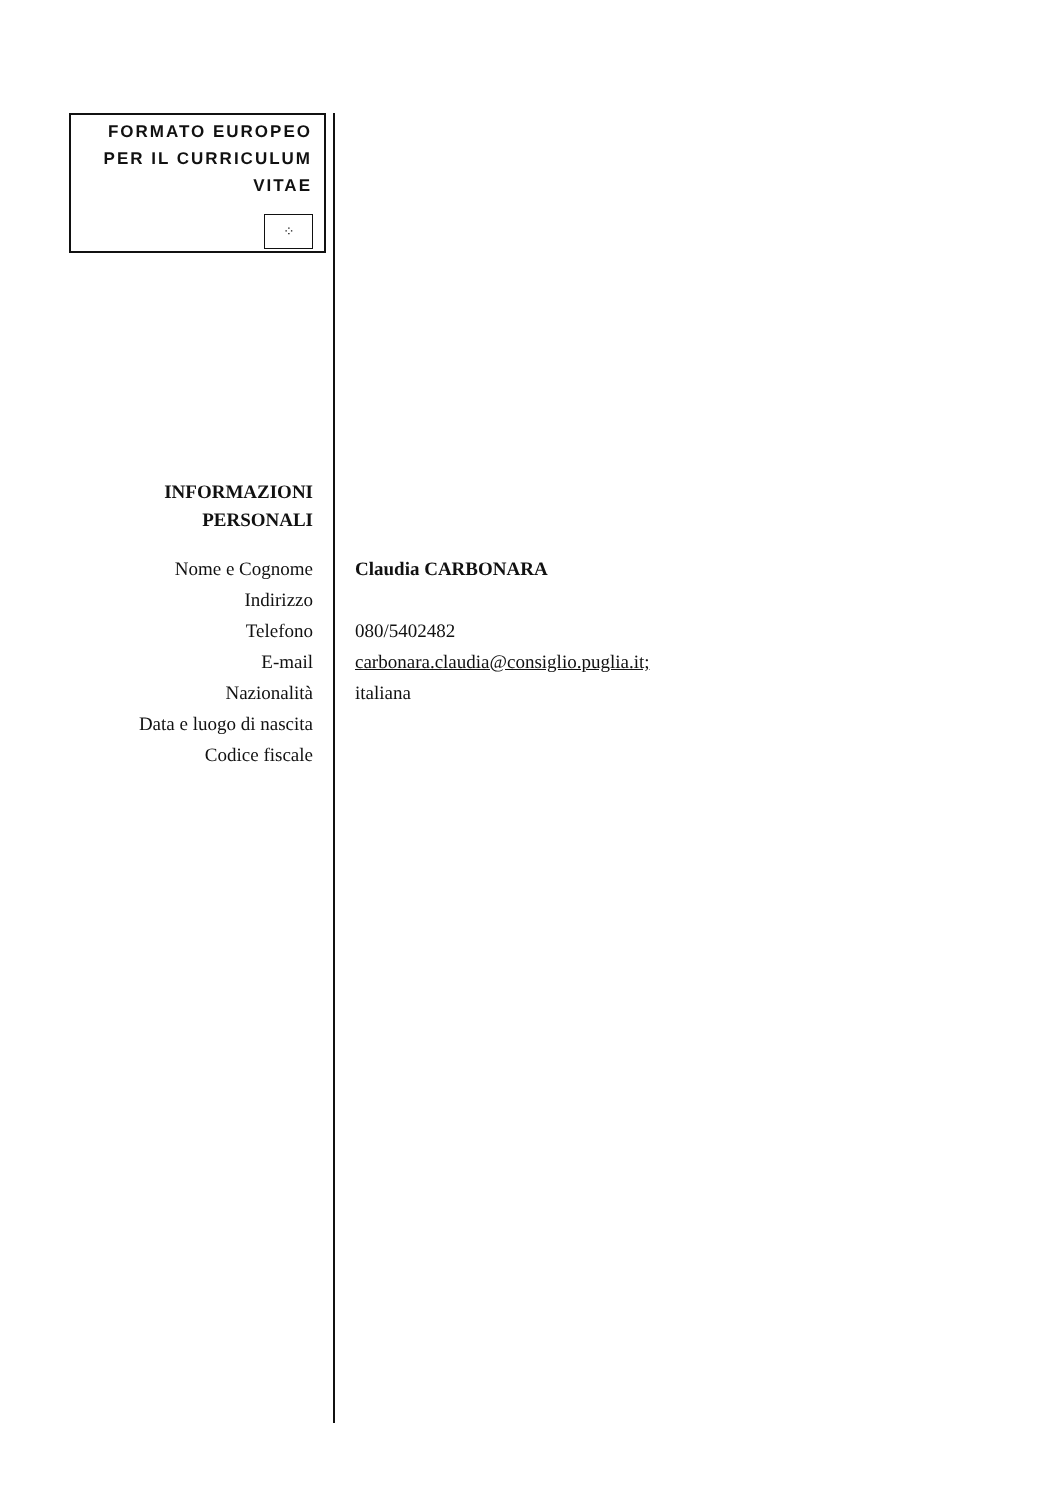FORMATO EUROPEO
PER IL CURRICULUM
VITAE
⁘
INFORMAZIONI
PERSONALI
Nome e Cognome Claudia CARBONARA
Indirizzo
Telefono 080/5402482
E-mail carbonara.claudia@consiglio.puglia.it;
Nazionalità italiana
Data e luogo di nascita
Codice fiscale